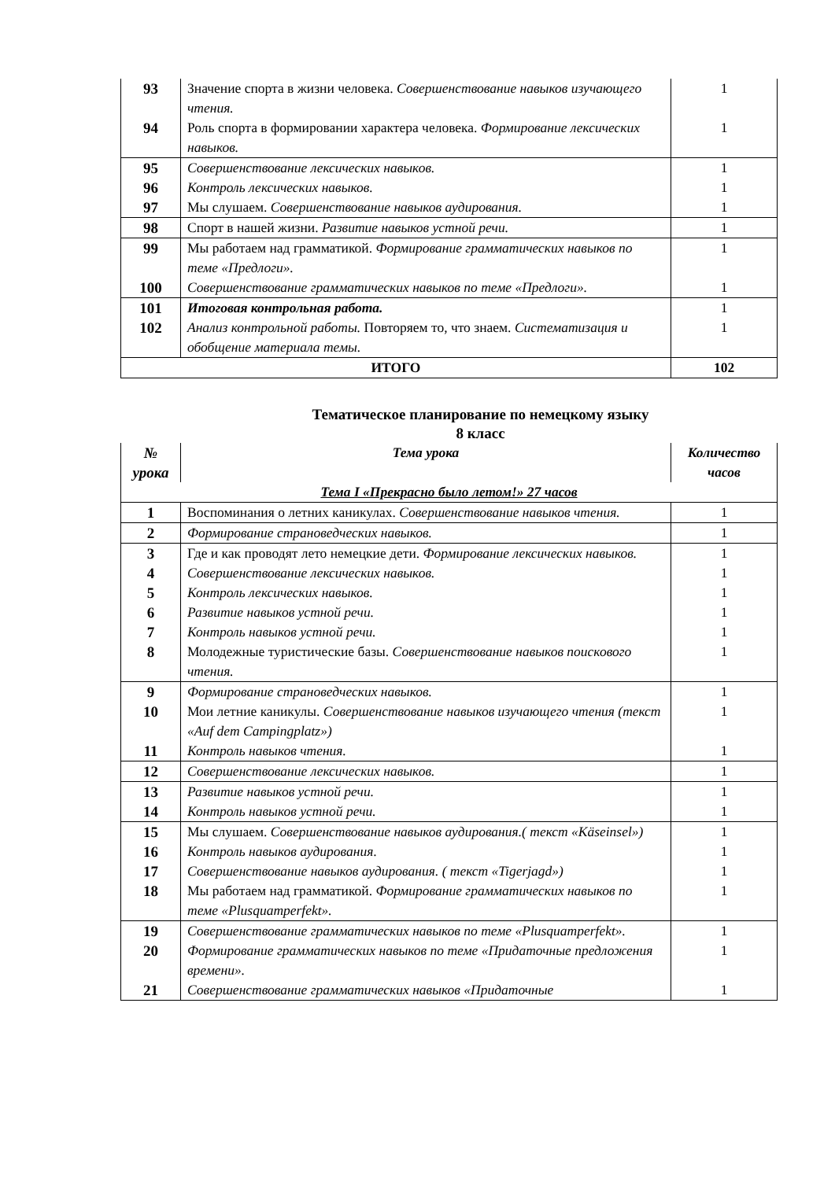| 93 | Значение спорта в жизни человека. Совершенствование навыков изучающего чтения. | 1 |
| 94 | Роль спорта в формировании характера человека. Формирование лексических навыков. | 1 |
| 95 | Совершенствование лексических навыков. | 1 |
| 96 | Контроль лексических навыков. | 1 |
| 97 | Мы слушаем. Совершенствование навыков аудирования. | 1 |
| 98 | Спорт в нашей жизни. Развитие навыков устной речи. | 1 |
| 99 | Мы работаем над грамматикой. Формирование грамматических навыков по теме «Предлоги». | 1 |
| 100 | Совершенствование грамматических навыков по теме «Предлоги». | 1 |
| 101 | Итоговая контрольная работа. | 1 |
| 102 | Анализ контрольной работы. Повторяем то, что знаем. Систематизация и обобщение материала темы. | 1 |
| ИТОГО | | 102 |
Тематическое планирование по немецкому языку
8 класс
| № урока | Тема урока | Количество часов |
| Тема I «Прекрасно было летом!» 27 часов | | |
| 1 | Воспоминания о летних каникулах. Совершенствование навыков чтения. | 1 |
| 2 | Формирование страноведческих навыков. | 1 |
| 3 | Где и как проводят лето немецкие дети. Формирование лексических навыков. | 1 |
| 4 | Совершенствование лексических навыков. | 1 |
| 5 | Контроль лексических навыков. | 1 |
| 6 | Развитие навыков устной речи. | 1 |
| 7 | Контроль навыков устной речи. | 1 |
| 8 | Молодежные туристические базы. Совершенствование навыков поискового чтения. | 1 |
| 9 | Формирование страноведческих навыков. | 1 |
| 10 | Мои летние каникулы. Совершенствование навыков изучающего чтения (текст «Auf dem Campingplatz») | 1 |
| 11 | Контроль навыков чтения. | 1 |
| 12 | Совершенствование лексических навыков. | 1 |
| 13 | Развитие навыков устной речи. | 1 |
| 14 | Контроль навыков устной речи. | 1 |
| 15 | Мы слушаем. Совершенствование навыков аудирования.( текст «Käseinsel») | 1 |
| 16 | Контроль навыков аудирования . | 1 |
| 17 | Совершенствование навыков аудирования. ( текст «Tigerjagd») | 1 |
| 18 | Мы работаем над грамматикой. Формирование грамматических навыков по теме «Plusquamperfekt». | 1 |
| 19 | Совершенствование грамматических навыков по теме «Plusquamperfekt». | 1 |
| 20 | Формирование грамматических навыков по теме «Придаточные предложения времени». | 1 |
| 21 | Совершенствование грамматических навыков «Придаточные | 1 |